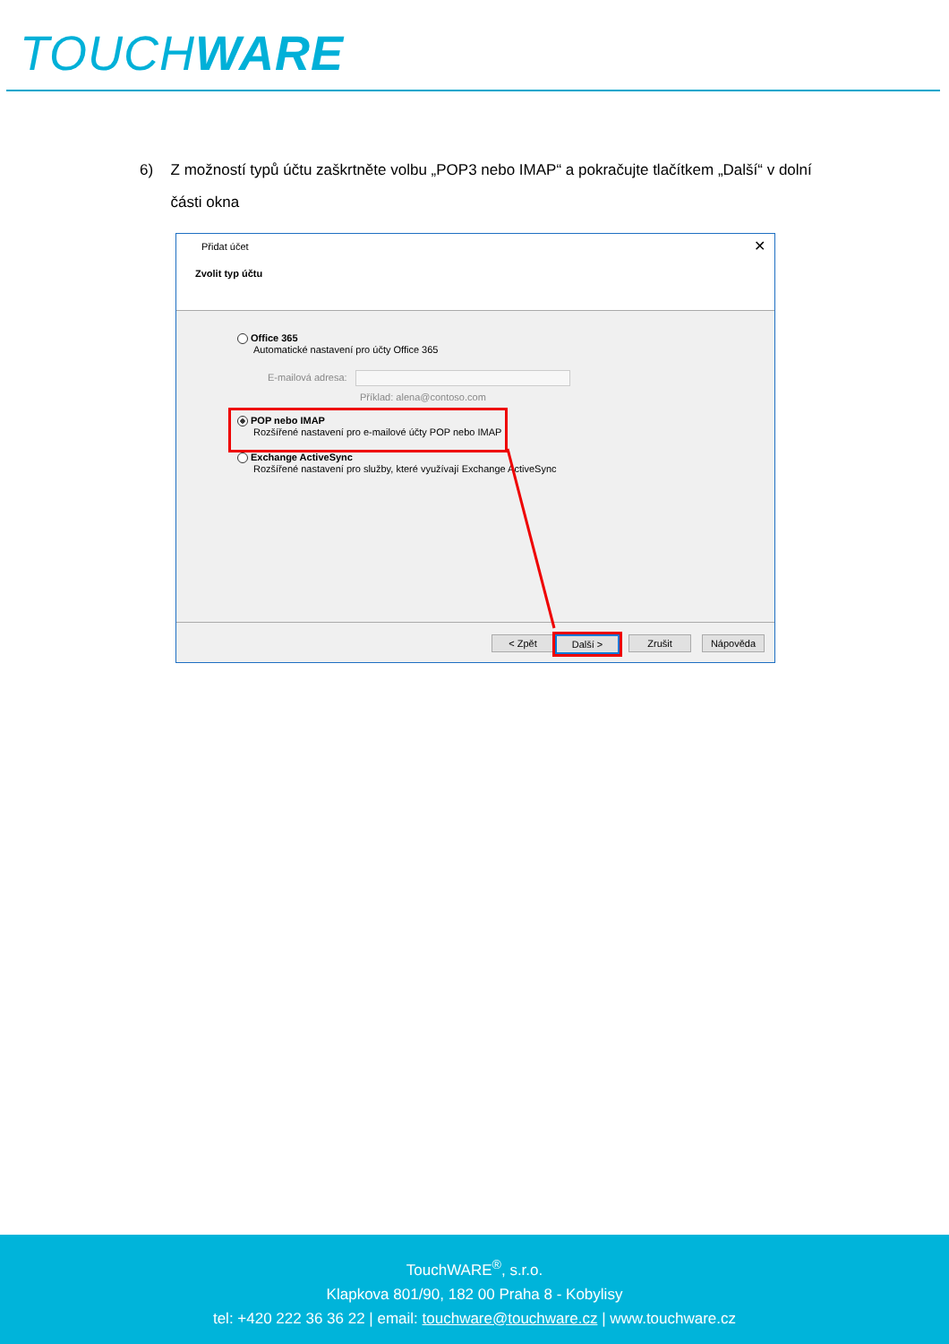TOUCHWARE
6) Z možností typů účtu zaškrtněte volbu „POP3 nebo IMAP“ a pokračujte tlačítkem „Další“ v dolní části okna
Přidat účet ✕
Zvolit typ účtu
Office 365
Automatické nastavení pro účty Office 365
E-mailová adresa:
Příklad: alena@contoso.com
POP nebo IMAP
Rozšířené nastavení pro e-mailové účty POP nebo IMAP
Exchange ActiveSync
Rozšířené nastavení pro služby, které využívají Exchange ActiveSync
< Zpět Další > Zrušit Nápověda
TouchWARE<sup>®</sup>, s.r.o.
Klapkova 801/90, 182 00 Praha 8 - Kobylisy
tel: +420 222 36 36 22 | email: touchware@touchware.cz | www.touchware.cz